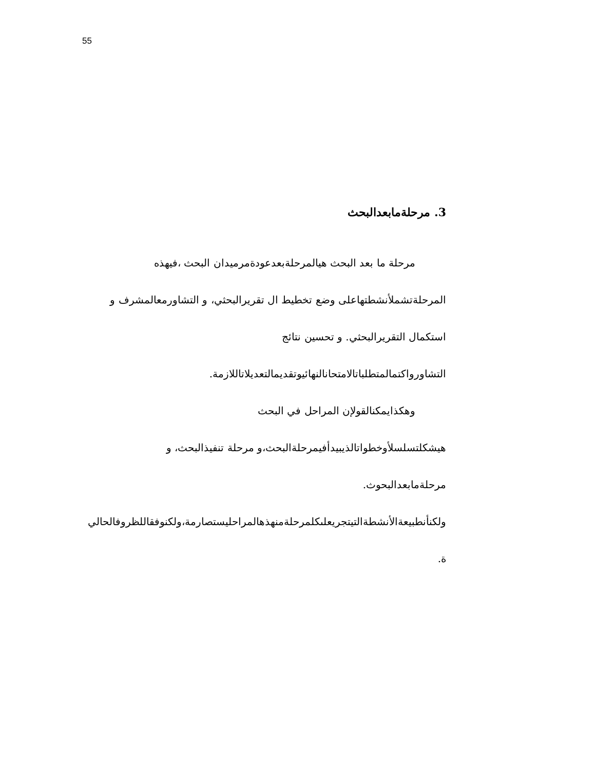55
3. مرحلةمابعدالبحث
مرحلة ما بعد البحث هيالمرحلةبعدعودةمرميدان البحث ،فيهذه
المرحلةتشملأنشطتهاعلى وضع تخطيط ال تقريرالبحثي، و التشاورمعالمشرف و
استكمال التقريرالبحثي. و تحسين نتائج
التشاورواكتمالمتطلباتالامتحانالنهائيوتقديمالتعديلاتاللازمة.
وهكذايمكنالقولإن المراحل في البحث
هيشكلتسلسلأوخطواتالذيبيدأفيمرحلةالبحث،و مرحلة تنفيذالبحث، و
مرحلةمابعدالبحوث.
ولكنأنطبيعةالأنشطةالتيتجريعلىكلمرحلةمنهذهالمراحليستصارمة،ولكنوفقاللظروفالحالي
ة.